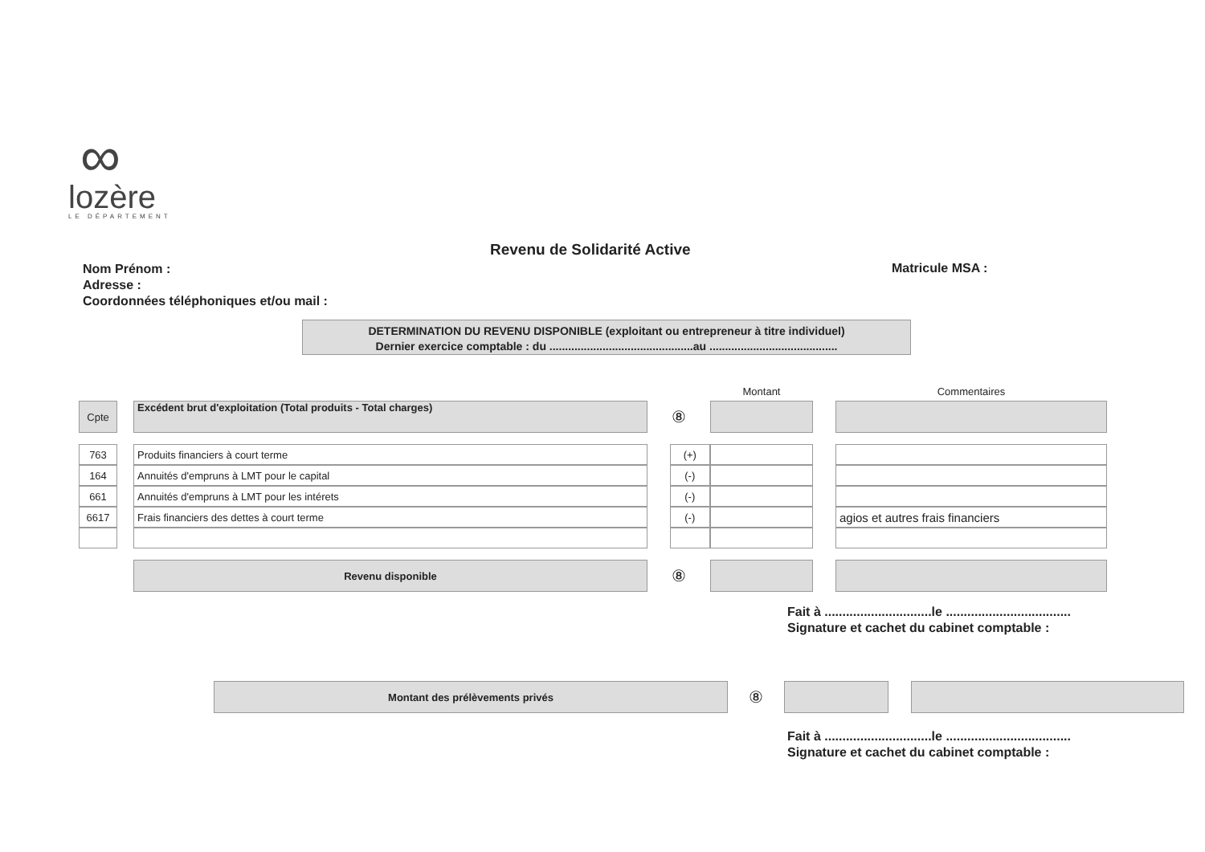∞
lozère
LE DÉPARTEMENT
Revenu de Solidarité Active
Nom Prénom :
Adresse :
Coordonnées téléphoniques et/ou mail :
Matricule MSA :
DETERMINATION DU REVENU DISPONIBLE (exploitant ou entrepreneur à titre individuel)
Dernier exercice comptable : du ..............................................au .........................................
| | | | | | Montant | | Commentaires |
| Cpte | | Excédent brut d'exploitation (Total produits - Total charges) | ⑧ | | | | |
| 763 | | Produits financiers à court terme | | (+) | | | |
| 164 | | Annuités d'empruns à LMT pour le capital | | (-) | | | |
| 661 | | Annuités d'empruns à LMT pour les intérets | | (-) | | | |
| 6617 | | Frais financiers des dettes à court terme | | (-) | | | agios et autres frais financiers |
| | | Revenu disponible | ⑧ | | | | |
Fait à ..............................le ...................................
Signature et cachet du cabinet comptable :
| | Montant des prélèvements privés | ⑧ | | | |
Fait à ..............................le ...................................
Signature et cachet du cabinet comptable :